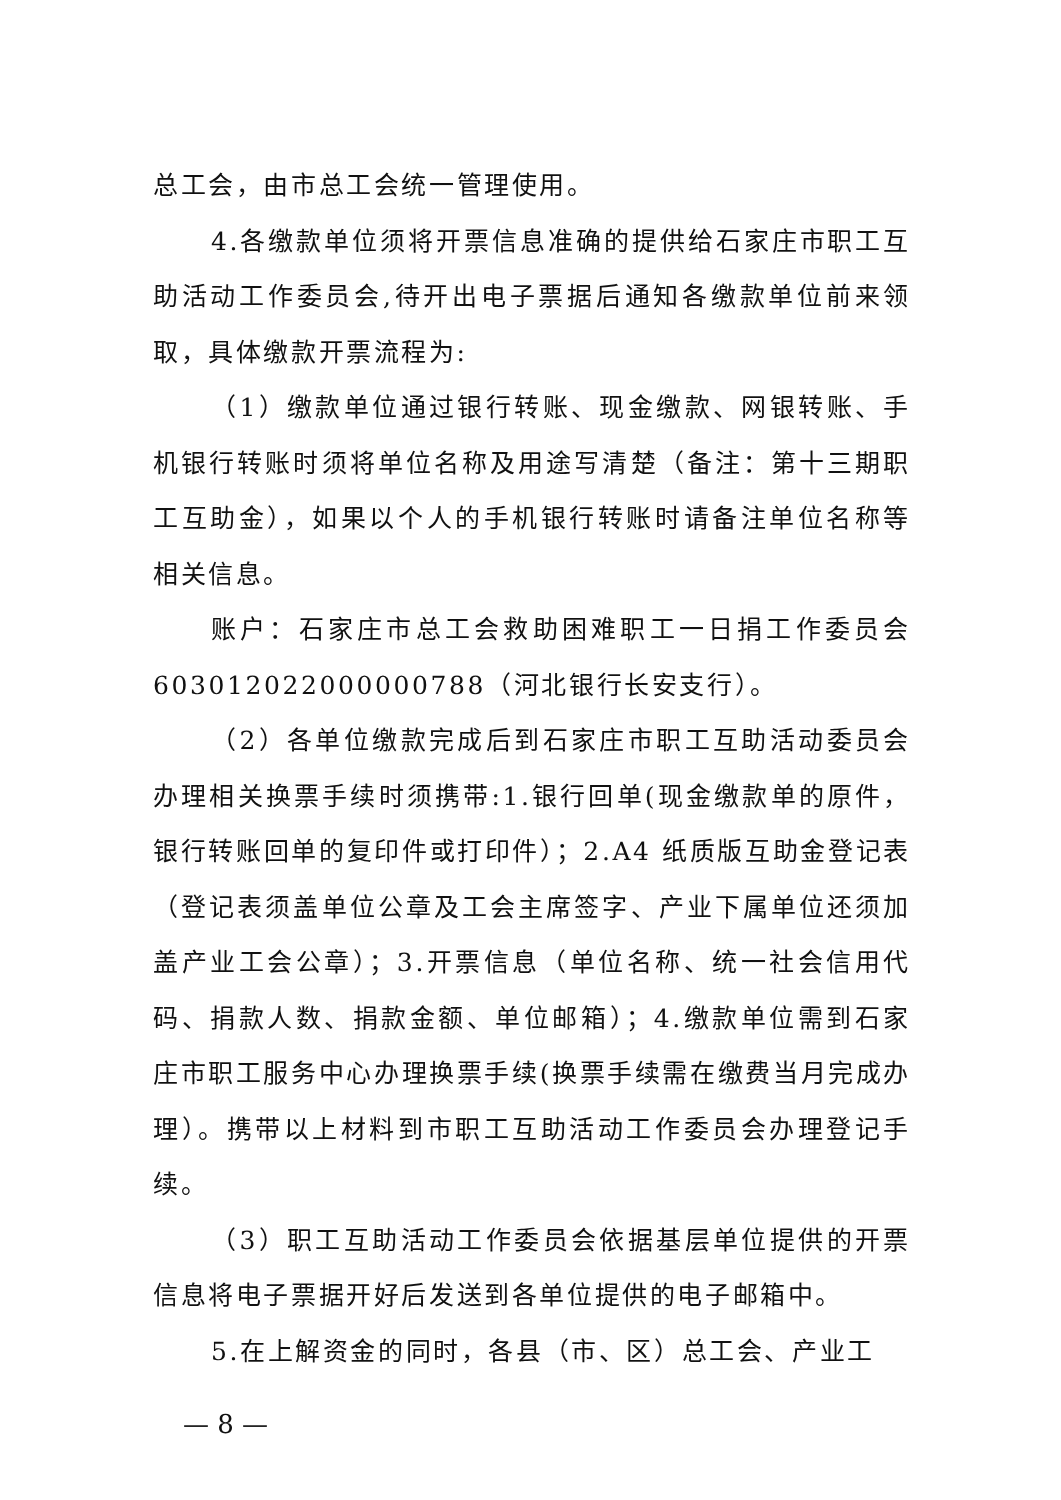总工会，由市总工会统一管理使用。
4.各缴款单位须将开票信息准确的提供给石家庄市职工互助活动工作委员会,待开出电子票据后通知各缴款单位前来领取，具体缴款开票流程为:
（1）缴款单位通过银行转账、现金缴款、网银转账、手机银行转账时须将单位名称及用途写清楚（备注：第十三期职工互助金），如果以个人的手机银行转账时请备注单位名称等相关信息。
账户：石家庄市总工会救助困难职工一日捐工作委员会 603012022000000788（河北银行长安支行）。
（2）各单位缴款完成后到石家庄市职工互助活动委员会办理相关换票手续时须携带:1.银行回单(现金缴款单的原件，银行转账回单的复印件或打印件）；2.A4 纸质版互助金登记表（登记表须盖单位公章及工会主席签字、产业下属单位还须加盖产业工会公章）；3.开票信息（单位名称、统一社会信用代码、捐款人数、捐款金额、单位邮箱）；4.缴款单位需到石家庄市职工服务中心办理换票手续(换票手续需在缴费当月完成办理）。携带以上材料到市职工互助活动工作委员会办理登记手续。
（3）职工互助活动工作委员会依据基层单位提供的开票信息将电子票据开好后发送到各单位提供的电子邮箱中。
5.在上解资金的同时，各县（市、区）总工会、产业工
— 8 —